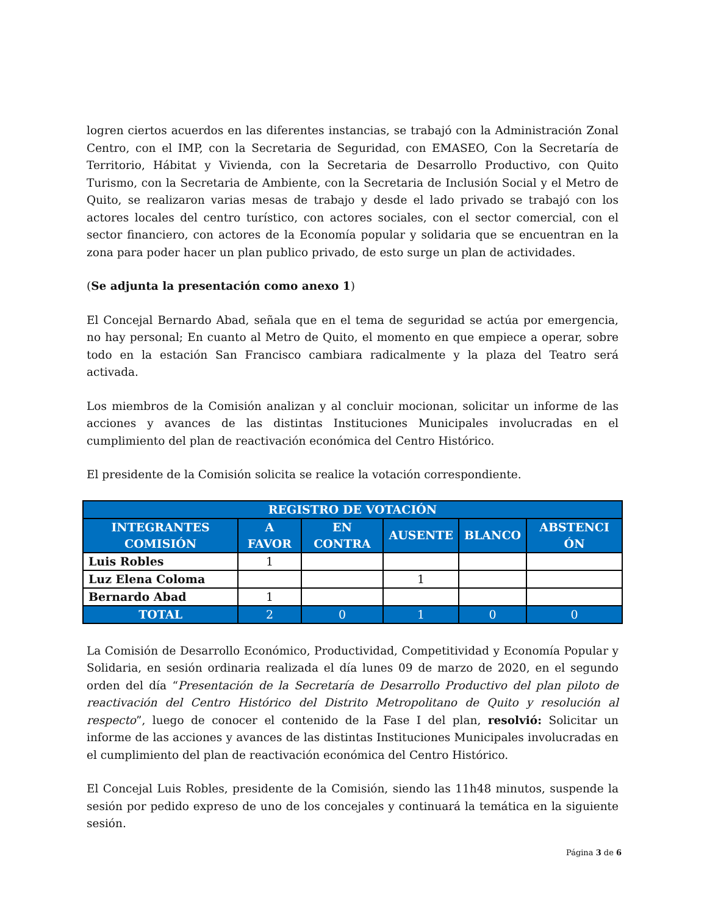logren ciertos acuerdos en las diferentes instancias, se trabajó con la Administración Zonal Centro, con el IMP, con la Secretaria de Seguridad, con EMASEO, Con la Secretaría de Territorio, Hábitat y Vivienda, con la Secretaria de Desarrollo Productivo, con Quito Turismo, con la Secretaria de Ambiente, con la Secretaria de Inclusión Social y el Metro de Quito, se realizaron varias mesas de trabajo y desde el lado privado se trabajó con los actores locales del centro turístico, con actores sociales, con el sector comercial, con el sector financiero, con actores de la Economía popular y solidaria que se encuentran en la zona para poder hacer un plan publico privado, de esto surge un plan de actividades.
(Se adjunta la presentación como anexo 1)
El Concejal Bernardo Abad, señala que en el tema de seguridad se actúa por emergencia, no hay personal; En cuanto al Metro de Quito, el momento en que empiece a operar, sobre todo en la estación San Francisco cambiara radicalmente y la plaza del Teatro será activada.
Los miembros de la Comisión analizan y al concluir mocionan, solicitar un informe de las acciones y avances de las distintas Instituciones Municipales involucradas en el cumplimiento del plan de reactivación económica del Centro Histórico.
El presidente de la Comisión solicita se realice la votación correspondiente.
| REGISTRO DE VOTACIÓN | | | | | |
| --- | --- | --- | --- | --- | --- |
| INTEGRANTES COMISIÓN | A FAVOR | EN CONTRA | AUSENTE | BLANCO | ABSTENCI ÓN |
| Luis Robles | 1 | | | | |
| Luz Elena Coloma | | | 1 | | |
| Bernardo Abad | 1 | | | | |
| TOTAL | 2 | 0 | 1 | 0 | 0 |
La Comisión de Desarrollo Económico, Productividad, Competitividad y Economía Popular y Solidaria, en sesión ordinaria realizada el día lunes 09 de marzo de 2020, en el segundo orden del día “Presentación de la Secretaría de Desarrollo Productivo del plan piloto de reactivación del Centro Histórico del Distrito Metropolitano de Quito y resolución al respecto”, luego de conocer el contenido de la Fase I del plan, resolvió: Solicitar un informe de las acciones y avances de las distintas Instituciones Municipales involucradas en el cumplimiento del plan de reactivación económica del Centro Histórico.
El Concejal Luis Robles, presidente de la Comisión, siendo las 11h48 minutos, suspende la sesión por pedido expreso de uno de los concejales y continuará la temática en la siguiente sesión.
Página 3 de 6